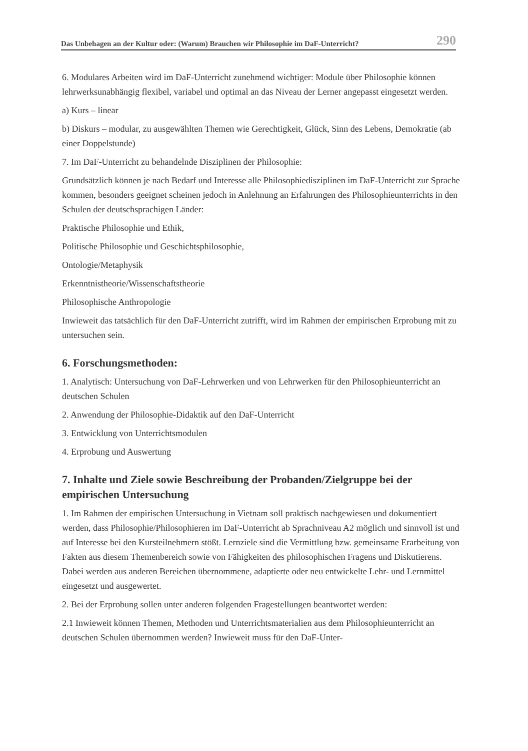Das Unbehagen an der Kultur oder: (Warum) Brauchen wir Philosophie im DaF-Unterricht? 290
6. Modulares Arbeiten wird im DaF-Unterricht zunehmend wichtiger: Module über Philosophie können lehrwerksunabhängig flexibel, variabel und optimal an das Niveau der Lerner angepasst eingesetzt werden.
a) Kurs – linear
b) Diskurs – modular, zu ausgewählten Themen wie Gerechtigkeit, Glück, Sinn des Lebens, Demokratie (ab einer Doppelstunde)
7. Im DaF-Unterricht zu behandelnde Disziplinen der Philosophie:
Grundsätzlich können je nach Bedarf und Interesse alle Philosophiedisziplinen im DaF-Unterricht zur Sprache kommen, besonders geeignet scheinen jedoch in Anlehnung an Erfahrungen des Philosophieunterrichts in den Schulen der deutschsprachigen Länder:
Praktische Philosophie und Ethik,
Politische Philosophie und Geschichtsphilosophie,
Ontologie/Metaphysik
Erkenntnistheorie/Wissenschaftstheorie
Philosophische Anthropologie
Inwieweit das tatsächlich für den DaF-Unterricht zutrifft, wird im Rahmen der empirischen Erprobung mit zu untersuchen sein.
6. Forschungsmethoden:
1. Analytisch: Untersuchung von DaF-Lehrwerken und von Lehrwerken für den Philosophieunterricht an deutschen Schulen
2. Anwendung der Philosophie-Didaktik auf den DaF-Unterricht
3. Entwicklung von Unterrichtsmodulen
4. Erprobung und Auswertung
7. Inhalte und Ziele sowie Beschreibung der Probanden/Zielgruppe bei der empirischen Untersuchung
1. Im Rahmen der empirischen Untersuchung in Vietnam soll praktisch nachgewiesen und dokumentiert werden, dass Philosophie/Philosophieren im DaF-Unterricht ab Sprachniveau A2 möglich und sinnvoll ist und auf Interesse bei den Kursteilnehmern stößt. Lernziele sind die Vermittlung bzw. gemeinsame Erarbeitung von Fakten aus diesem Themenbereich sowie von Fähigkeiten des philosophischen Fragens und Diskutierens. Dabei werden aus anderen Bereichen übernommene, adaptierte oder neu entwickelte Lehr- und Lernmittel eingesetzt und ausgewertet.
2. Bei der Erprobung sollen unter anderen folgenden Fragestellungen beantwortet werden:
2.1 Inwieweit können Themen, Methoden und Unterrichtsmaterialien aus dem Philosophieunterricht an deutschen Schulen übernommen werden? Inwieweit muss für den DaF-Unter-